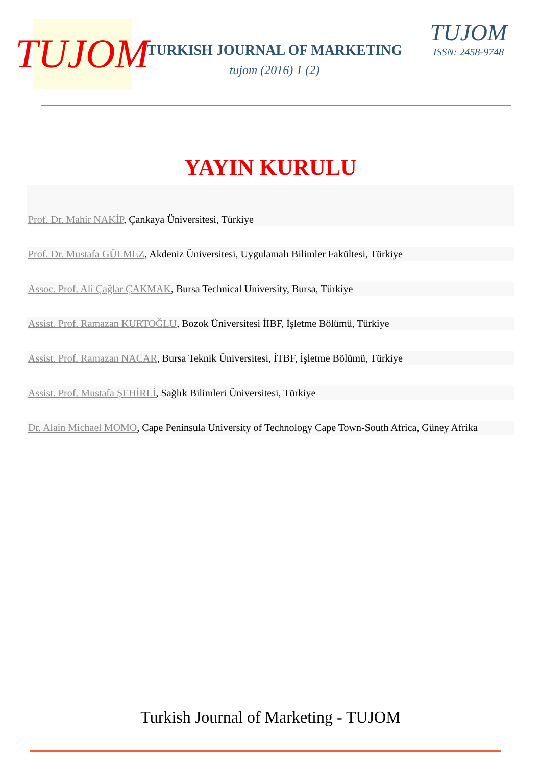TUJOM
TURKISH JOURNAL OF MARKETING
tujom (2016) 1 (2)
TUJOM
ISSN: 2458-9748
YAYIN KURULU
Prof. Dr. Mahir NAKİP, Çankaya Üniversitesi, Türkiye
Prof. Dr. Mustafa GÜLMEZ, Akdeniz Üniversitesi, Uygulamalı Bilimler Fakültesi, Türkiye
Assoc. Prof. Ali Çağlar ÇAKMAK, Bursa Technical University, Bursa, Türkiye
Assist. Prof. Ramazan KURTOĞLU, Bozok Üniversitesi İIBF, İşletme Bölümü, Türkiye
Assist. Prof. Ramazan NACAR, Bursa Teknik Üniversitesi, İTBF, İşletme Bölümü, Türkiye
Assist. Prof. Mustafa ŞEHİRLİ, Sağlık Bilimleri Üniversitesi, Türkiye
Dr. Alain Michael MOMO, Cape Peninsula University of Technology Cape Town-South Africa, Güney Afrika
Turkish Journal of Marketing - TUJOM